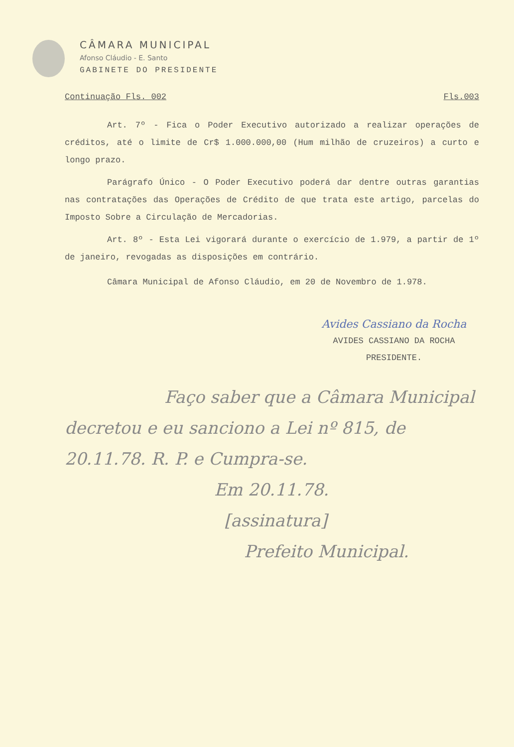CÂMARA MUNICIPAL
Afonso Cláudio - E. Santo
GABINETE DO PRESIDENTE
Continuação Fls. 002 Fls.003
Art. 7º - Fica o Poder Executivo autorizado a realizar operações de créditos, até o limite de Cr$ 1.000.000,00 (Hum milhão de cruzeiros) a curto e longo prazo.
Parágrafo Único - O Poder Executivo poderá dar dentre outras garantias nas contratações das Operações de Crédito de que trata este artigo, parcelas do Imposto Sobre a Circulação de Mercadorias.
Art. 8º - Esta Lei vigorará durante o exercício de 1.979, a partir de 1º de janeiro, revogadas as disposições em contrário.
Câmara Municipal de Afonso Cláudio, em 20 de Novembro de 1.978.
Avides Cassiano da Rocha
AVIDES CASSIANO DA ROCHA
PRESIDENTE.
Faço saber que a Câmara Municipal
decretou e eu sanciono a Lei nº 815, de
20.11.78. R. P. e Cumpra-se.
Em 20.11.78.
[assinatura]
Prefeito Municipal.